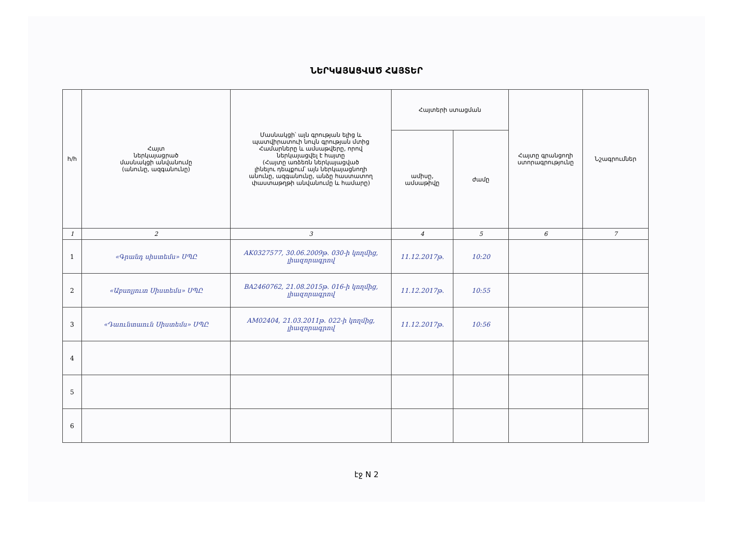ՆԵՐԿԱՅԱՑՎԱԾ ՀԱՅՏԵՐ
| հ/հ | Հայտ ներկայացրած մասնակցի անվանումը (անունը, ազգանունը) | Մասնակցի՝ այն գրության ելից և պատվիրատուի նույն գրության մտից Համարները և ամսաթվերը, որով ներկայացվել է հայտը (Հայտը առձեռն ներկայացված լինելու դեպքում՝ այն ներկայացնողի անունը, ազգանունը, անձը հաստատող փաստաթղթի անվանումը և համարը) | Հայտերի ստացման | | Հայտը գրանցողի ստորագրությունը | Նշագրումներ |
| --- | --- | --- | --- | --- | --- | --- |
| | | | ամիսը, ամսաթիվը | ժամը | | |
| 1 | 2 | 3 | 4 | 5 | 6 | 7 |
| 1 | «Գրանդ սիստեմս» ՍՊԸ | AK0327577, 30.06.2009թ. 030-ի կողմից, լիազորագրով | 11.12.2017թ. | 10:20 | | |
| 2 | «Աբսոլյուտ Սիստեմս» ՍՊԸ | BA2460762, 21.08.2015թ. 016-ի կողմից, լիազորագրով | 11.12.2017թ. | 10:55 | | |
| 3 | «Դաունտաուն Սիստեմս» ՍՊԸ | AM02404, 21.03.2011թ. 022-ի կողմից, լիազորագրով | 11.12.2017թ. | 10:56 | | |
| 4 | | | | | | |
| 5 | | | | | | |
| 6 | | | | | | |
էջ N 2